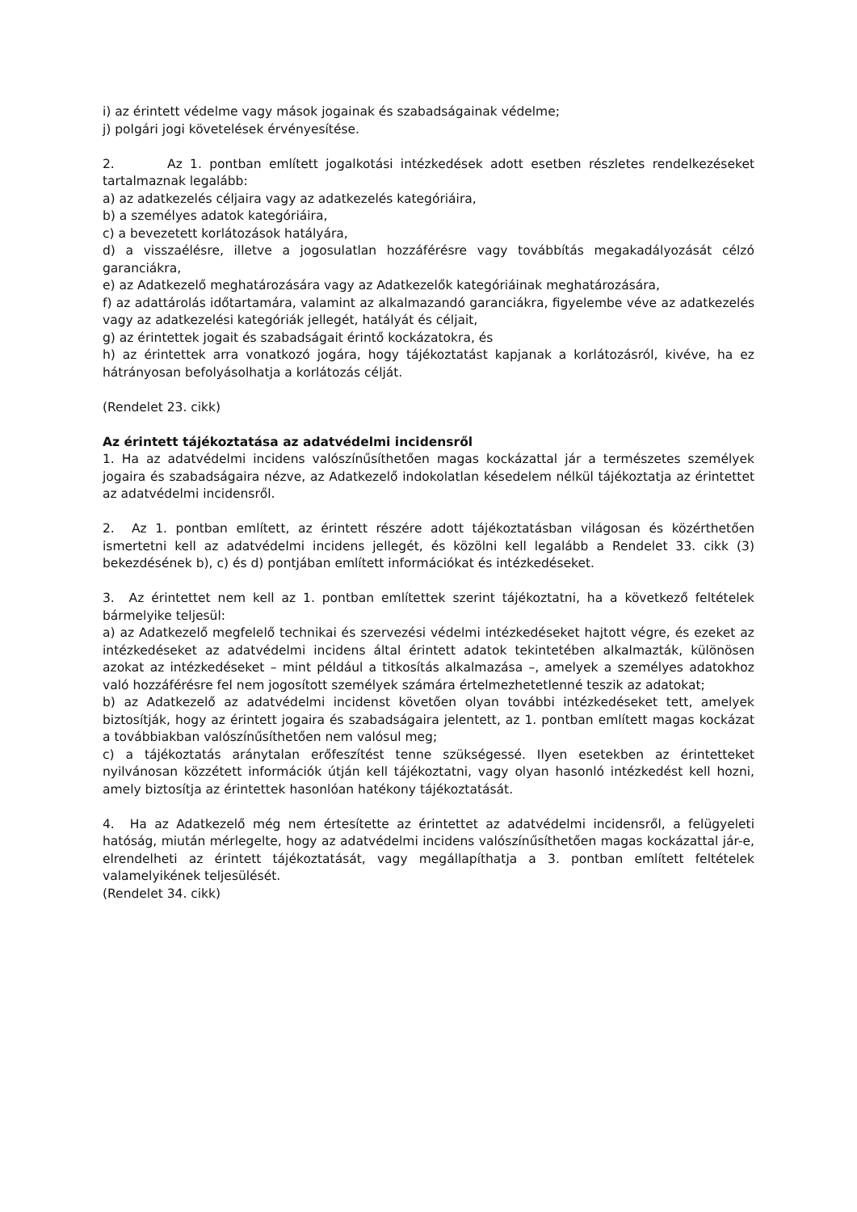i) az érintett védelme vagy mások jogainak és szabadságainak védelme;
j) polgári jogi követelések érvényesítése.
2. Az 1. pontban említett jogalkotási intézkedések adott esetben részletes rendelkezéseket tartalmaznak legalább:
a) az adatkezelés céljaira vagy az adatkezelés kategóriáira,
b) a személyes adatok kategóriáira,
c) a bevezetett korlátozások hatályára,
d) a visszaélésre, illetve a jogosulatlan hozzáférésre vagy továbbítás megakadályozását célzó garanciákra,
e) az Adatkezelő meghatározására vagy az Adatkezelők kategóriáinak meghatározására,
f) az adattárolás időtartamára, valamint az alkalmazandó garanciákra, figyelembe véve az adatkezelés vagy az adatkezelési kategóriák jellegét, hatályát és céljait,
g) az érintettek jogait és szabadságait érintő kockázatokra, és
h) az érintettek arra vonatkozó jogára, hogy tájékoztatást kapjanak a korlátozásról, kivéve, ha ez hátrányosan befolyásolhatja a korlátozás célját.
(Rendelet 23. cikk)
Az érintett tájékoztatása az adatvédelmi incidensről
1. Ha az adatvédelmi incidens valószínűsíthetően magas kockázattal jár a természetes személyek jogaira és szabadságaira nézve, az Adatkezelő indokolatlan késedelem nélkül tájékoztatja az érintettet az adatvédelmi incidensről.
2. Az 1. pontban említett, az érintett részére adott tájékoztatásban világosan és közérthetően ismertetni kell az adatvédelmi incidens jellegét, és közölni kell legalább a Rendelet 33. cikk (3) bekezdésének b), c) és d) pontjában említett információkat és intézkedéseket.
3. Az érintettet nem kell az 1. pontban említettek szerint tájékoztatni, ha a következő feltételek bármelyike teljesül:
a) az Adatkezelő megfelelő technikai és szervezési védelmi intézkedéseket hajtott végre, és ezeket az intézkedéseket az adatvédelmi incidens által érintett adatok tekintetében alkalmazták, különösen azokat az intézkedéseket – mint például a titkosítás alkalmazása –, amelyek a személyes adatokhoz való hozzáférésre fel nem jogosított személyek számára értelmezhetetlenné teszik az adatokat;
b) az Adatkezelő az adatvédelmi incidenst követően olyan további intézkedéseket tett, amelyek biztosítják, hogy az érintett jogaira és szabadságaira jelentett, az 1. pontban említett magas kockázat a továbbiakban valószínűsíthetően nem valósul meg;
c) a tájékoztatás aránytalan erőfeszítést tenne szükségessé. Ilyen esetekben az érintetteket nyilvánosan közzétett információk útján kell tájékoztatni, vagy olyan hasonló intézkedést kell hozni, amely biztosítja az érintettek hasonlóan hatékony tájékoztatását.
4. Ha az Adatkezelő még nem értesítette az érintettet az adatvédelmi incidensről, a felügyeleti hatóság, miután mérlegelte, hogy az adatvédelmi incidens valószínűsíthetően magas kockázattal jár-e, elrendelheti az érintett tájékoztatását, vagy megállapíthatja a 3. pontban említett feltételek valamelyikének teljesülését.
(Rendelet 34. cikk)